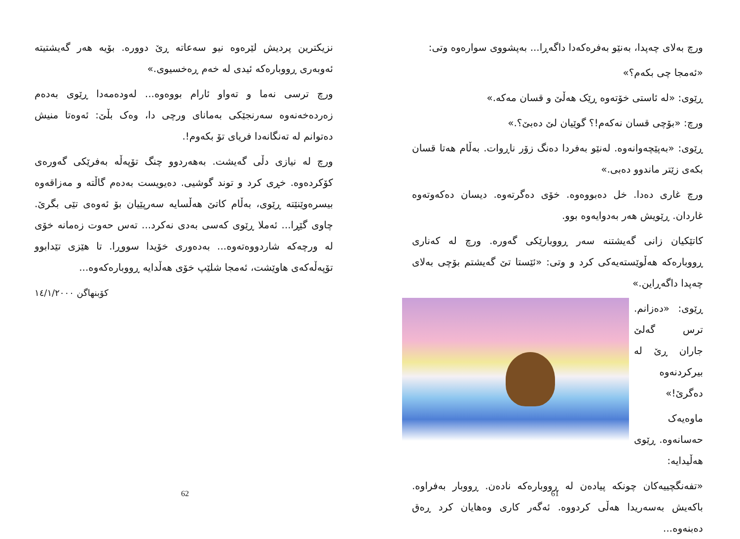ورچ بەلای چەپدا، بەنێو بەفرەکەدا داگەڕا... بەپشووی سوارەوە وتی:
«ئەمجا چی بکەم؟»
ڕێوی: «لە ئاستی خۆتەوە ڕێک هەڵێ و قسان مەکە.»
ورچ: «بۆچی قسان نەکەم!؟ گوێیان لێ دەبێ؟.»
ڕێوی: «بەپێچەوانەوە. لەنێو بەفردا دەنگ زۆر ناڕوات. بەڵام هەتا قسان بکەی زێتر ماندوو دەبی.»
ورچ غاری دەدا. خل دەبووەوە. خۆی دەگرتەوە. دیسان دەکەوتەوە غاردان. ڕێویش هەر بەدوایەوە بوو.
کاتێکیان زانی گەیشتنە سەر ڕووبارێکی گەورە. ورچ لە کەناری ڕووبارەکە هەڵوێستەیەکی کرد و وتی: «ئێستا تێ گەیشتم بۆچی بەلای چەپدا داگەڕاین.»
ڕێوی: «دەزانم. ترس گەلێ جاران ڕێ لە بیرکردنەوە دەگرێ!»
ماوەیەک حەسانەوە. ڕێوی هەڵیدایە:
«تفەنگچییەکان چونکە پیادەن لە ڕووبارەکە نادەن. ڕووبار بەفراوە. باکەیش بەسەریدا هەڵی کردووە. ئەگەر کاری وەهایان کرد ڕەق دەبنەوە...
61
نزیکترین پردیش لێرەوە نیو سەعاتە ڕێ دوورە. بۆیە هەر گەیشتیتە ئەوبەری ڕووبارەکە ئیدی لە خەم ڕەخسیوی.»
ورچ ترسی نەما و تەواو ئارام بووەوە... لەودەمەدا ڕێوی بەدەم زەردەخەنەوە سەرنجێکی بەمانای ورچی دا، وەک بڵێ: ئەوەتا منیش دەتوانم لە تەنگانەدا فریای تۆ بکەوم!.
ورچ لە نیازی دڵی گەیشت. بەهەردوو چنگ تۆپەڵە بەفرێکی گەورەی کۆکردەوە. خڕی کرد و توند گوشیی. دەیویست بەدەم گاڵتە و مەزاقەوە بیسرەوێنێتە ڕێوی، بەڵام کاتێ هەڵسایە سەرپێیان بۆ ئەوەی تێی بگرێ. چاوی گێڕا... ئەملا ڕێوی کەسی بەدی نەکرد... تەس حەوت زەمانە خۆی لە ورچەکە شاردووەتەوە... بەدەوری خۆیدا سووڕا. تا هێزی تێدابوو تۆپەڵەکەی هاوێشت، ئەمجا شلێپ خۆی هەڵدایە ڕووبارەکەوە...
کۆبنهاگن ١٤/١/٢٠٠٠
62